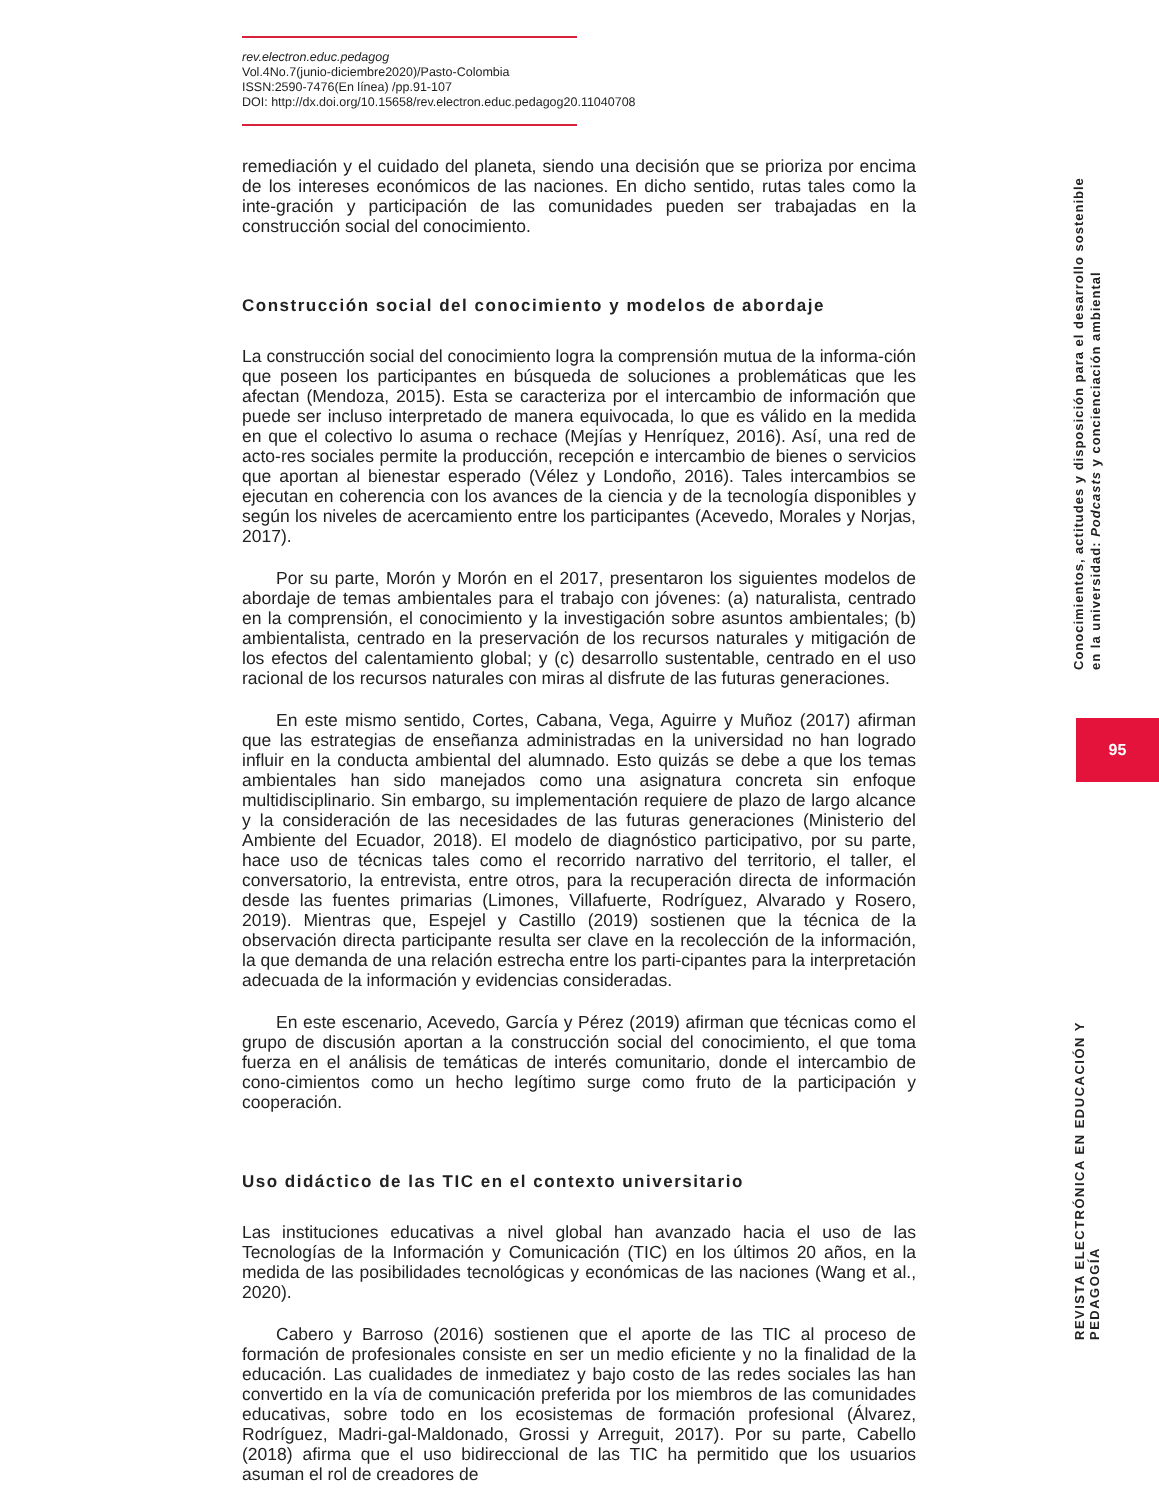rev.electron.educ.pedagog
Vol.4No.7(junio-diciembre2020)/Pasto-Colombia
ISSN:2590-7476(En línea) /pp.91-107
DOI: http://dx.doi.org/10.15658/rev.electron.educ.pedagog20.11040708
remediación y el cuidado del planeta, siendo una decisión que se prioriza por encima de los intereses económicos de las naciones. En dicho sentido, rutas tales como la inte-gración y participación de las comunidades pueden ser trabajadas en la construcción social del conocimiento.
Construcción social del conocimiento y modelos de abordaje
La construcción social del conocimiento logra la comprensión mutua de la informa-ción que poseen los participantes en búsqueda de soluciones a problemáticas que les afectan (Mendoza, 2015). Esta se caracteriza por el intercambio de información que puede ser incluso interpretado de manera equivocada, lo que es válido en la medida en que el colectivo lo asuma o rechace (Mejías y Henríquez, 2016). Así, una red de acto-res sociales permite la producción, recepción e intercambio de bienes o servicios que aportan al bienestar esperado (Vélez y Londoño, 2016). Tales intercambios se ejecutan en coherencia con los avances de la ciencia y de la tecnología disponibles y según los niveles de acercamiento entre los participantes (Acevedo, Morales y Norjas, 2017).
Por su parte, Morón y Morón en el 2017, presentaron los siguientes modelos de abordaje de temas ambientales para el trabajo con jóvenes: (a) naturalista, centrado en la comprensión, el conocimiento y la investigación sobre asuntos ambientales; (b) ambientalista, centrado en la preservación de los recursos naturales y mitigación de los efectos del calentamiento global; y (c) desarrollo sustentable, centrado en el uso racional de los recursos naturales con miras al disfrute de las futuras generaciones.
En este mismo sentido, Cortes, Cabana, Vega, Aguirre y Muñoz (2017) afirman que las estrategias de enseñanza administradas en la universidad no han logrado influir en la conducta ambiental del alumnado. Esto quizás se debe a que los temas ambientales han sido manejados como una asignatura concreta sin enfoque multidisciplinario. Sin embargo, su implementación requiere de plazo de largo alcance y la consideración de las necesidades de las futuras generaciones (Ministerio del Ambiente del Ecuador, 2018). El modelo de diagnóstico participativo, por su parte, hace uso de técnicas tales como el recorrido narrativo del territorio, el taller, el conversatorio, la entrevista, entre otros, para la recuperación directa de información desde las fuentes primarias (Limones, Villafuerte, Rodríguez, Alvarado y Rosero, 2019). Mientras que, Espejel y Castillo (2019) sostienen que la técnica de la observación directa participante resulta ser clave en la recolección de la información, la que demanda de una relación estrecha entre los parti-cipantes para la interpretación adecuada de la información y evidencias consideradas.
En este escenario, Acevedo, García y Pérez (2019) afirman que técnicas como el grupo de discusión aportan a la construcción social del conocimiento, el que toma fuerza en el análisis de temáticas de interés comunitario, donde el intercambio de cono-cimientos como un hecho legítimo surge como fruto de la participación y cooperación.
Uso didáctico de las TIC en el contexto universitario
Las instituciones educativas a nivel global han avanzado hacia el uso de las Tecnologías de la Información y Comunicación (TIC) en los últimos 20 años, en la medida de las posibilidades tecnológicas y económicas de las naciones (Wang et al., 2020).
Cabero y Barroso (2016) sostienen que el aporte de las TIC al proceso de formación de profesionales consiste en ser un medio eficiente y no la finalidad de la educación. Las cualidades de inmediatez y bajo costo de las redes sociales las han convertido en la vía de comunicación preferida por los miembros de las comunidades educativas, sobre todo en los ecosistemas de formación profesional (Álvarez, Rodríguez, Madri-gal-Maldonado, Grossi y Arreguit, 2017). Por su parte, Cabello (2018) afirma que el uso bidireccional de las TIC ha permitido que los usuarios asuman el rol de creadores de
Conocimientos, actitudes y disposición para el desarrollo sostenible
en la universidad: Podcasts y concienciación ambiental
95
REVISTA ELECTRÓNICA EN EDUCACIÓN Y PEDAGOGÍA